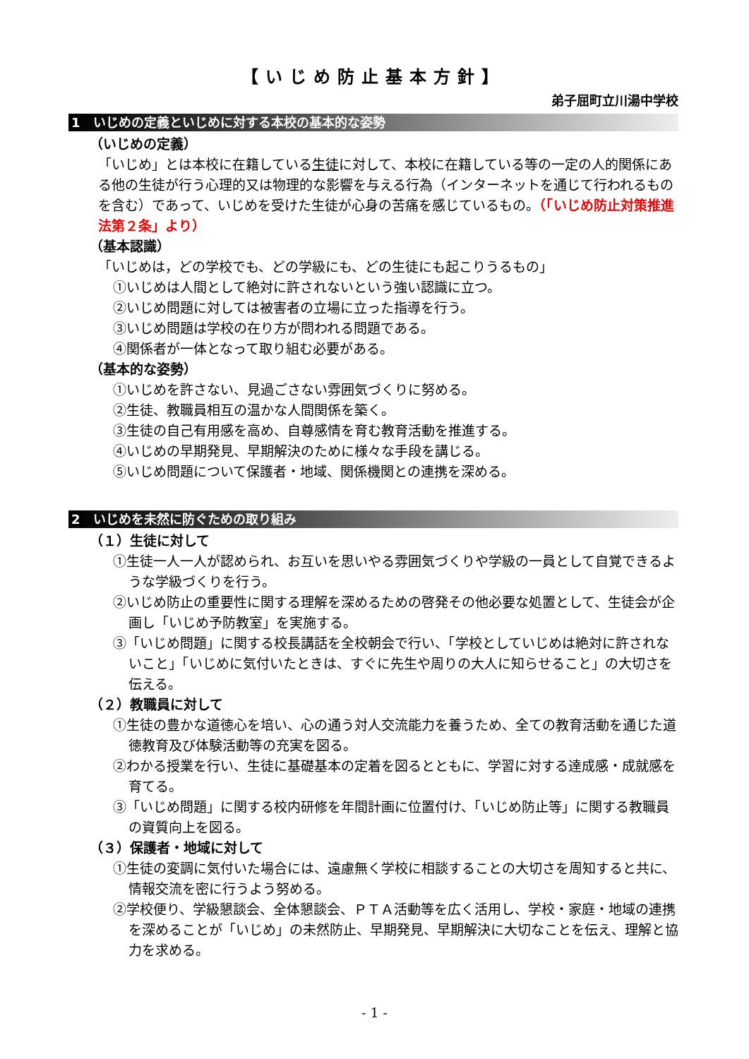【いじめ防止基本方針】
弟子屈町立川湯中学校
1　いじめの定義といじめに対する本校の基本的な姿勢
（いじめの定義）
「いじめ」とは本校に在籍している生徒に対して、本校に在籍している等の一定の人的関係にある他の生徒が行う心理的又は物理的な影響を与える行為（インターネットを通じて行われるものを含む）であって、いじめを受けた生徒が心身の苦痛を感じているもの。（「いじめ防止対策推進法第２条」より）
（基本認識）
「いじめは，どの学校でも、どの学級にも、どの生徒にも起こりうるもの」
①いじめは人間として絶対に許されないという強い認識に立つ。
②いじめ問題に対しては被害者の立場に立った指導を行う。
③いじめ問題は学校の在り方が問われる問題である。
④関係者が一体となって取り組む必要がある。
（基本的な姿勢）
①いじめを許さない、見過ごさない雰囲気づくりに努める。
②生徒、教職員相互の温かな人間関係を築く。
③生徒の自己有用感を高め、自尊感情を育む教育活動を推進する。
④いじめの早期発見、早期解決のために様々な手段を講じる。
⑤いじめ問題について保護者・地域、関係機関との連携を深める。
2　いじめを未然に防ぐための取り組み
（１）生徒に対して
①生徒一人一人が認められ、お互いを思いやる雰囲気づくりや学級の一員として自覚できるような学級づくりを行う。
②いじめ防止の重要性に関する理解を深めるための啓発その他必要な処置として、生徒会が企画し「いじめ予防教室」を実施する。
③「いじめ問題」に関する校長講話を全校朝会で行い、「学校としていじめは絶対に許されないこと」「いじめに気付いたときは、すぐに先生や周りの大人に知らせること」の大切さを伝える。
（２）教職員に対して
①生徒の豊かな道徳心を培い、心の通う対人交流能力を養うため、全ての教育活動を通じた道徳教育及び体験活動等の充実を図る。
②わかる授業を行い、生徒に基礎基本の定着を図るとともに、学習に対する達成感・成就感を育てる。
③「いじめ問題」に関する校内研修を年間計画に位置付け、「いじめ防止等」に関する教職員の資質向上を図る。
（３）保護者・地域に対して
①生徒の変調に気付いた場合には、遠慮無く学校に相談することの大切さを周知すると共に、情報交流を密に行うよう努める。
②学校便り、学級懇談会、全体懇談会、ＰＴＡ活動等を広く活用し、学校・家庭・地域の連携を深めることが「いじめ」の未然防止、早期発見、早期解決に大切なことを伝え、理解と協力を求める。
- 1 -